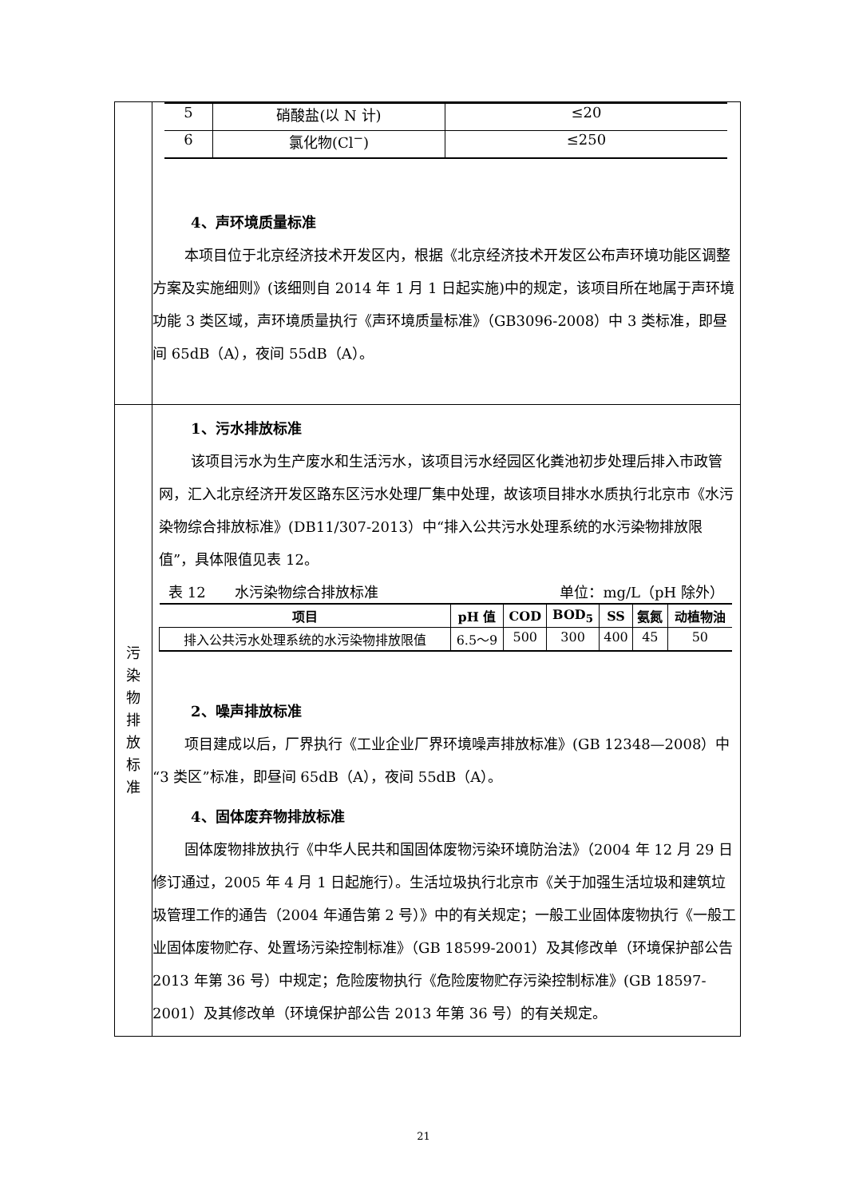| | / 5 / 硝酸盐(以 N 计) / ≤20 / / 6 / 氯化物(Cl<sup>−</sup>) / ≤250 / 4、声环境质量标准 本项目位于北京经济技术开发区内，根据《北京经济技术开发区公布声环境功能区调整方案及实施细则》(该细则自 2014 年 1 月 1 日起实施)中的规定，该项目所在地属于声环境功能 3 类区域，声环境质量执行《声环境质量标准》（GB3096-2008）中 3 类标准，即昼间 65dB（A），夜间 55dB（A）。 |
| 污 染 物 排 放 标 准 | 1、污水排放标准 该项目污水为生产废水和生活污水，该项目污水经园区化粪池初步处理后排入市政管网，汇入北京经济开发区路东区污水处理厂集中处理，故该项目排水水质执行北京市《水污染物综合排放标准》(DB11/307-2013）中“排入公共污水处理系统的水污染物排放限值”，具体限值见表 12。 表 12 水污染物综合排放标准 单位：mg/L（pH 除外） / 项目 / pH 值 / COD / BOD<sub>5</sub> / SS / 氨氮 / 动植物油 / / --- / --- / --- / --- / --- / --- / --- / / 排入公共污水处理系统的水污染物排放限值 / 6.5～9 / 500 / 300 / 400 / 45 / 50 / 2、噪声排放标准 项目建成以后，厂界执行《工业企业厂界环境噪声排放标准》(GB 12348—2008）中“3 类区”标准，即昼间 65dB（A），夜间 55dB（A）。 4、固体废弃物排放标准 固体废物排放执行《中华人民共和国固体废物污染环境防治法》（2004 年 12 月 29 日修订通过，2005 年 4 月 1 日起施行）。生活垃圾执行北京市《关于加强生活垃圾和建筑垃圾管理工作的通告（2004 年通告第 2 号）》中的有关规定；一般工业固体废物执行《一般工业固体废物贮存、处置场污染控制标准》（GB 18599-2001）及其修改单（环境保护部公告 2013 年第 36 号）中规定；危险废物执行《危险废物贮存污染控制标准》(GB 18597-2001）及其修改单（环境保护部公告 2013 年第 36 号）的有关规定。 |
21